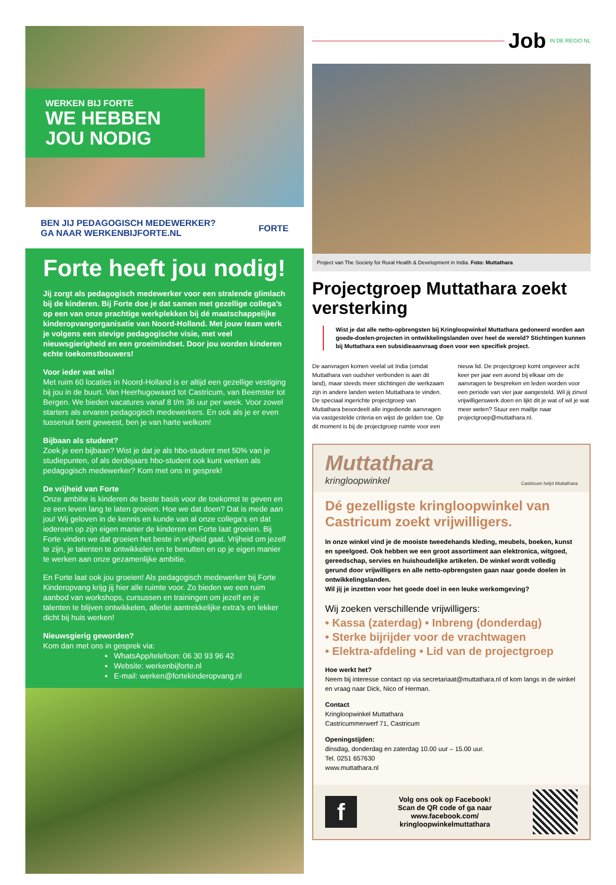WERKEN BIJ FORTE
WE HEBBEN
JOU NODIG
BEN JIJ PEDAGOGISCH MEDEWERKER?
GA NAAR WERKENBIJFORTE.NL
FORTE
Forte heeft jou nodig!
Jij zorgt als pedagogisch medewerker voor een stralende glimlach bij de kinderen. Bij Forte doe je dat samen met gezellige collega’s op een van onze prachtige werkplekken bij dé maatschappelijke kinderopvangorganisatie van Noord-Holland. Met jouw team werk je volgens een stevige pedagogische visie, met veel nieuwsgierigheid en een groeimindset. Door jou worden kinderen echte toekomstbouwers!
Voor ieder wat wils!
Met ruim 60 locaties in Noord-Holland is er altijd een gezellige vestiging bij jou in de buurt. Van Heerhugowaard tot Castricum, van Beemster tot Bergen. We bieden vacatures vanaf 8 t/m 36 uur per week. Voor zowel starters als ervaren pedagogisch medewerkers. En ook als je er even tussenuit bent geweest, ben je van harte welkom!
Bijbaan als student?
Zoek je een bijbaan? Wist je dat je als hbo-student met 50% van je studiepunten, of als derdejaars hbo-student ook kunt werken als pedagogisch medewerker? Kom met ons in gesprek!
De vrijheid van Forte
Onze ambitie is kinderen de beste basis voor de toekomst te geven en ze een leven lang te laten groeien. Hoe we dat doen? Dat is mede aan jou! Wij geloven in de kennis en kunde van al onze collega’s en dat iedereen op zijn eigen manier de kinderen en Forte laat groeien. Bij Forte vinden we dat groeien het beste in vrijheid gaat. Vrijheid om jezelf te zijn, je talenten te ontwikkelen en te benutten en op je eigen manier te werken aan onze gezamenlijke ambitie.
En Forte laat ook jou groeien! Als pedagogisch medewerker bij Forte Kinderopvang krijg jij hier alle ruimte voor. Zo bieden we een ruim aanbod van workshops, cursussen en trainingen om jezelf en je talenten te blijven ontwikkelen, allerlei aantrekkelijke extra’s en lekker dicht bij huis werken!
Nieuwsgierig geworden?
Kom dan met ons in gesprek via:
WhatsApp/telefoon: 06 30 93 96 42
Website: werkenbijforte.nl
E-mail: werken@fortekinderopvang.nl
Job IN DE REGIO NL
Project van The Society for Rural Health & Development in India. Foto: Muttathara
Projectgroep Muttathara zoekt versterking
Wist je dat alle netto-opbrengsten bij Kringloopwinkel Muttathara gedoneerd worden aan goede-doelen-projecten in ontwikkelingslanden over heel de wereld? Stichtingen kunnen bij Muttathara een subsidieaanvraag doen voor een specifiek project.
De aanvragen komen veelal uit India (omdat Muttathara van oudsher verbonden is aan dit land), maar steeds meer stichtingen die werkzaam zijn in andere landen weten Muttathara te vinden. De speciaal ingerichte projectgroep van Muttathara beoordeelt alle ingediende aanvragen via vastgestelde criteria en wijst de gelden toe. Op dit moment is bij de projectgroep ruimte voor een nieuw lid. De projectgroep komt ongeveer acht keer per jaar een avond bij elkaar om de aanvragen te bespreken en leden worden voor een periode van vier jaar aangesteld. Wil jij zinvol vrijwilligerswerk doen en lijkt dit je wat of wil je wat meer weten? Stuur een mailtje naar projectgroep@muttathara.nl.
Muttathara
kringloopwinkel
Castricum helpt Muttathara
Dé gezelligste kringloopwinkel van Castricum zoekt vrijwilligers.
In onze winkel vind je de mooiste tweedehands kleding, meubels, boeken, kunst en speelgoed. Ook hebben we een groot assortiment aan elektronica, witgoed, gereedschap, servies en huishoudelijke artikelen. De winkel wordt volledig gerund door vrijwilligers en alle netto-opbrengsten gaan naar goede doelen in ontwikkelingslanden.
Wil jij je inzetten voor het goede doel in een leuke werkomgeving?
Wij zoeken verschillende vrijwilligers:
• Kassa (zaterdag) • Inbreng (donderdag)
• Sterke bijrijder voor de vrachtwagen
• Elektra-afdeling • Lid van de projectgroep
Hoe werkt het?
Neem bij interesse contact op via secretariaat@muttathara.nl of kom langs in de winkel en vraag naar Dick, Nico of Herman.
Contact
Kringloopwinkel Muttathara
Castricummerwerf 71, Castricum
Openingstijden:
dinsdag, donderdag en zaterdag 10.00 uur – 15.00 uur.
Tel. 0251 657630
www.muttathara.nl
f
Volg ons ook op Facebook!
Scan de QR code of ga naar
www.facebook.com/
kringloopwinkelmuttathara